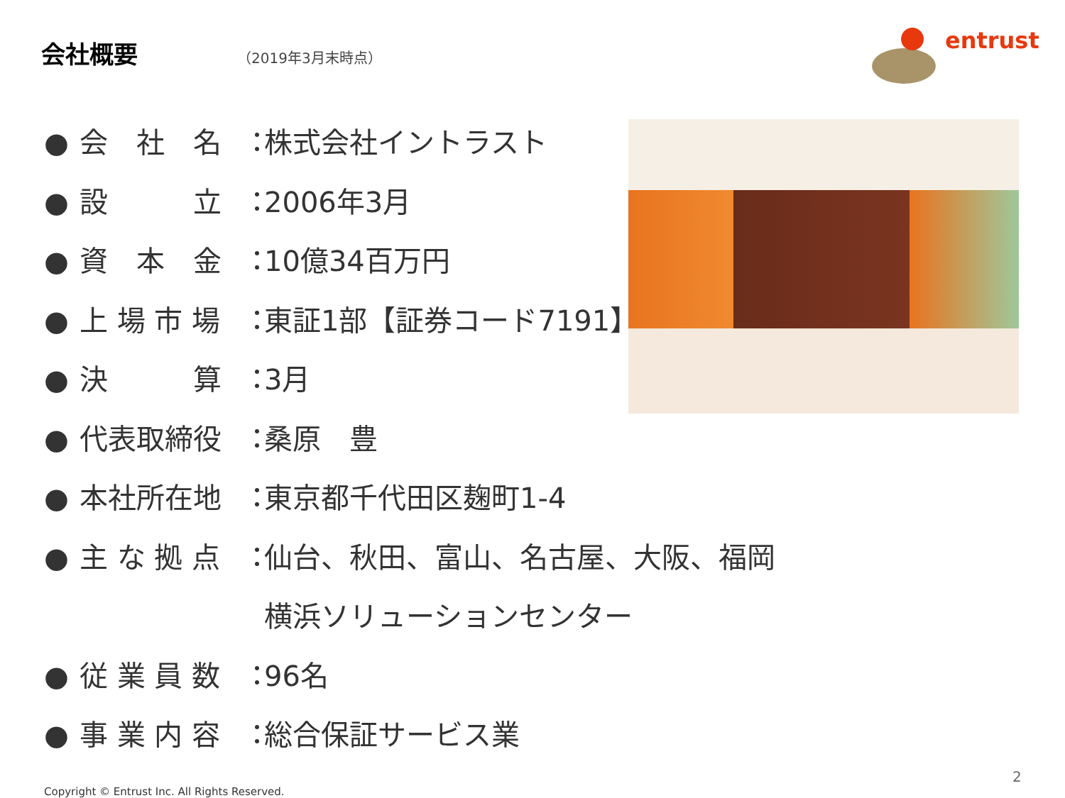会社概要
（2019年3月末時点）
entrust
● 会　社　名 ： 株式会社イントラスト
● 設　　　立 ： 2006年3月
● 資　本　金 ： 10億34百万円
● 上 場 市 場 ： 東証1部【証券コード7191】
● 決　　　算 ： 3月
● 代表取締役 ： 桑原　豊
● 本社所在地 ： 東京都千代田区麹町1-4
● 主 な 拠 点 ： 仙台、秋田、富山、名古屋、大阪、福岡
横浜ソリューションセンター
● 従 業 員 数 ： 96名
● 事 業 内 容 ： 総合保証サービス業
2
Copyright © Entrust Inc. All Rights Reserved.